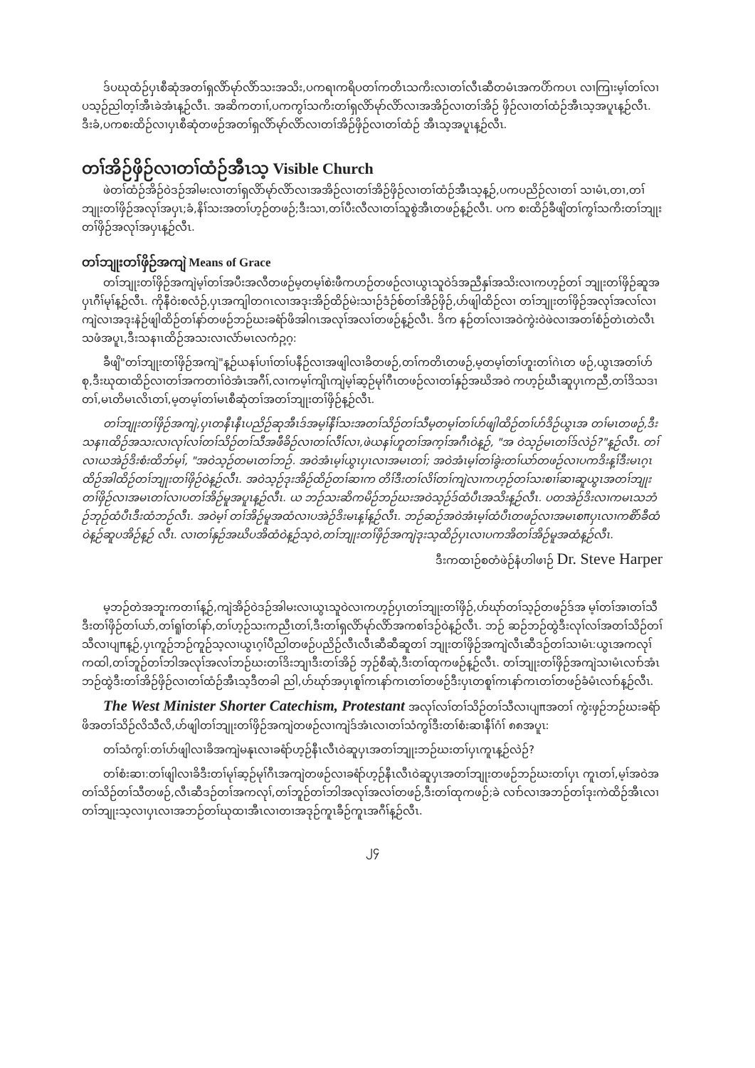ဒ်ပဃုထံဉ်ပှၤစီဆုံအတၢ်ရှလိာ်မုာ်လိာ်သးအသိး,ပကရၢကရိပတၢ်ကတိၤသကိးလၢတၢ်လီၤဆီတမံၤအကပိာ်ကပၤ လၢကြၢးမ့ၢ်တၢ်လၢပသ့ဉ်ညါတ့ၢ်အီၤခဲအံၤန့ဉ်လီၤ. အဆိကတၢၢ်,ပကကွၢ်သကိးတၢ်ရှလိာ်မုာ်လိာ်လၢအအိဉ်လၢတၢ်အိဉ် ဖှိဉ်လၢတၢ်ထံဉ်အီၤသ့အပူၤန့ဉ်လီၤ. ဒီးခံ,ပကစးထိဉ်လၢပှၤစီဆုံတဖဉ်အတၢ်ရှလိာ်မုာ်လိာ်လၢတၢ်အိဉ်ဖှိဉ်လၢတၢ်ထံဉ် အီၤသ့အပူၤန့ဉ်လီၤ.
တၢ်အိဉ်ဖှိဉ်လၢတၢ်ထံဉ်အီၤသ့ Visible Church
ဖဲတၢ်ထံဉ်အိဉ်ဝဲဒဉ်အါမးလၢတၢ်ရှလိာ်မုာ်လိာ်လၢအအိဉ်လၢတၢ်အိဉ်ဖှိဉ်လၢတၢ်ထံဉ်အီၤသ့န့ဉ်,ပကပညိဉ်လၢတၢ် သၢမံၤ,တၢ,တၢ်ဘျုးတၢ်ဖှိဉ်အလုၢ်အပှၤ;ခံ,နိၢ်သးအတၢ်ဟ့ဉ်တဖဉ်;ဒီးသၢ,တၢ်ပီးလီလၢတၢ်သူစွဲအီၤတဖဉ်န့ဉ်လီၤ. ပက စးထိဉ်ခီဖျိတၢ်ကွၢ်သကိးတၢ်ဘျုးတၢ်ဖှိဉ်အလုၢ်အပှၤန့ဉ်လီၤ.
တၢ်ဘျုးတၢ်ဖှိဉ်အကျဲ Means of Grace
တၢ်ဘျုးတၢ်ဖှိဉ်အကျဲမ့ၢ်တၢ်အပီးအလီတဖဉ်မ့တမ့ၢ်စဲးဖီကဟဉ်တဖဉ်လၢယွၤသူဝဲဒ်အညီနှၢ်အသိးလၢကဟ့ဉ်တၢ် ဘျုးတၢ်ဖှိဉ်ဆူအပှၤဂီၢ်မုၢ်န့ဉ်လီၤ. ကိုနီဝဲးစလံဉ်,ပှၤအကျါတဂၤလၢအဒုးအိဉ်ထိဉ်မဲးသၢဉ်ဒံဉ်စ်တၢ်အိဉ်ဖှိဉ်,ဟ်ဖျါထိဉ်လၢ တၢ်ဘျုးတၢ်ဖှိဉ်အလုၢ်အလၢ်လၢကျဲလၢအဒုးနဲဉ်ဖျါထိဉ်တၢ်နာ်တဖဉ်ဘဉ်ဃးခရံာ်ဖိအါဂၤအလုၢ်အလၢ်တဖဉ်န့ဉ်လီၤ. ဒိက နဉ်တၢ်လၢအဝဲကွဲးဝဲဖဲလၢအတၢ်စံဉ်တဲၤတဲလီၤသဖံအပူၤ,ဒီးသနၢၤထိဉ်အသးလၢလံာ်မၤလကံၣ့ဂ့:
ခီဖျိ"တၢ်ဘျုးတၢ်ဖှိဉ်အကျဲ"န့ဉ်ယနၢ်ပၢၢ်တၢ်ပနီဉ်လၢအဖျါလၢခိတဖဉ်,တၢ်ကတိၤတဖဉ်,မ့တမ့ၢ်တၢ်ဟူးတၢ်ဂဲၤတ ဖဉ်,ယွၤအတၢ်ဟ်စု,ဒီးဃုထၢထိဉ်လၢတၢ်အကတၢၢ်ဝဲအံၤအဂီၢ်,လၢကမ့ၢ်ကျိၤကျဲမ့ၢ်ဆ့ဉ်မုၢ်ဂီၤတဖဉ်လၢတၢ်နှဉ်အဃိအဝဲ ကဟ့ဉ်ဃီၤဆူပှၤကညီ,တၢ်ဒိသဒၢတၢ်,မၤတိမၤလိၤတၢ်,မ့တမ့ၢ်တၢ်မၤစီဆုံတၢ်အတၢ်ဘျုးတၢ်ဖှိဉ်န့ဉ်လီၤ.
တၢ်ဘျုးတၢ်ဖှိဉ်အကျဲ,ပှၤတနီၤနီၤပညိဉ်ဆုအီၤဒ်အမ့ၢ်နီၢ်သးအတၢ်သိဉ်တၢ်သီမ့တမ့ၢ်တၢ်ဟ်ဖျါထိဉ်တၢ်ဟ်ဒိဉ်ယွၤအ တၢ်မၤတဖဉ်,ဒီးသနၢၤထိဉ်အသးလၢလုၢ်လၢ်တၢ်သိဉ်တၢ်သီအဖီခိဉ်လၢတၢ်လီၢ်လၢ,ဖဲယနၢ်ဟူတၢ်အက့ၢ်အဂီၤဝဲန့ဉ်, "အ ဝဲသ့ဉ်မၤတၢ်ဒ်လဲဉ်?"န့ဉ်လီၤ. တၢ်လၢယအဲဉ်ဒိးစံးထိဘ်မ့ၢ်, "အဝဲသ့ဉ်တမၤတၢ်ဘဉ်. အဝဲအံၤမ့ၢ်ယွၤပှၤလၢအမၤတၢ်; အဝဲအံၤမ့ၢ်တၢ်ခွဲးတၢ်ယာ်တဖဉ်လၢပကဒိးန့ၢ်ဒီးမၤဂ့ၤထိဉ်အါထိဉ်တၢ်ဘျုးတၢ်ဖှိဉ်ဝဲန့ဉ်လီၤ. အဝဲသ့ဉ်ဒုးအိဉ်ထိဉ်တၢ်ဆၢက တိၢ်ဒီးတၢ်လိၢ်တၢ်ကျဲလၢကဟ့ဉ်တၢ်သးစၢၢ်ဆၢဆူယွၤအတၢ်ဘျုးတၢ်ဖှိဉ်လၢအမၤတၢ်လၢပတၢ်အိဉ်မူအပူၤန့ဉ်လီၤ. ယ ဘဉ်သးဆိကမိဉ်ဘဉ်ဃးအဝဲသ့ဉ်ဒ်ထံပီၤအသိးန့ဉ်လီၤ. ပတအဲဉ်ဒိးလၢကမၤသဘံဉ်ဘုဉ်ထံပီၤဒီးထံဘဉ်လီၤ. အဝဲမ့ၢ် တၢ်အိဉ်မူအထံလၢပအဲဉ်ဒိးမၤန့ၢ်န့ဉ်လီၤ. ဘဉ်ဆဉ်အဝဲအံၤမ့ၢ်ထံပီၤတဖဉ်လၢအမၤစπပှၤလၢကစိာ်ခီထံဝဲန့ဉ်ဆူပအိဉ်န့ဉ် လီၤ. လၢတၢ်နှဉ်အဃိပအိထံဝဲန့ဉ်သ့ဝဲ,တၢ်ဘျုးတၢ်ဖှိဉ်အကျဲဒုးသ့ထိဉ်ပှၤလၢပကအိတၢ်အိဉ်မူအထံန့ဉ်လီၤ.
ဒီးကထၢဉ်စတံဖဲဉ်နံဟါဖၢဉ် Dr. Steve Harper
မ့ဘဉ်တဲအဘူးကတၢၢ်န့ဉ်,ကျဲအိဉ်ဝဲဒဉ်အါမးလၢယွၤသူဝဲလၢကဟ့ဉ်ပှၤတၢ်ဘျုးတၢ်ဖှိဉ်,ဟ်ဃုာ်တၢ်သ့ဉ်တဖဉ်ဒ်အ မ့ၢ်တၢ်အၢတၢ်သီဒီးတၢ်ဖှိဉ်တၢ်ယာ်,တၢ်ရူၢ်တၢ်နာ်,တၢ်ဟ့ဉ်သးကညီၤတၢ်,ဒီးတၢ်ရှလိာ်မုာ်လိာ်အကစၢ်ဒဉ်ဝဲန့ဉ်လီၤ. ဘဉ် ဆဉ်ဘဉ်ထွဲဒီးလုၢ်လၢ်အတၢ်သိဉ်တၢ်သီလၢပျπန့ဉ်,ပှၤကူဉ်ဘဉ်ကူဉ်သ့လၢယွၤဂ့ၢ်ပီညါတဖဉ်ပညိဉ်လီၤလီၤဆီဆီဆူတၢ် ဘျုးတၢ်ဖှိဉ်အကျဲလီၤဆီဒဉ်တၢ်သၢမံၤ:ယွၤအကလုၢ်ကထါ,တၢ်ဘူဉ်တၢ်ဘါအလုၢ်အလၢ်ဘဉ်ဃးတၢ်ဒိးဘျၢဒီးတၢ်အိဉ် ဘှဉ်စီဆုံ,ဒီးတၢ်ထုကဖဉ်န့ဉ်လီၤ. တၢ်ဘျုးတၢ်ဖှိဉ်အကျဲသၢမံၤလၢာ်အံၤဘဉ်ထွဲဒီးတၢ်အိဉ်ဖှိဉ်လၢတၢ်ထံဉ်အီၤသ့ဒီတခါ ညါ,ဟ်ဃုာ်အပှၤစူၢ်ကၤနာ်ကၤတၢ်တဖဉ်ဒီးပှၤတစူၢ်ကၤနာ်ကၤတၢ်တဖဉ်ခံမံၤလၢာ်န့ဉ်လီၤ.
The West Minister Shorter Catechism, Protestant အလုၢ်လၢ်တၢ်သိဉ်တၢ်သီလၢပျπအတၢ် ကွဲးဖှဉ်ဘဉ်ဃးခရံာ်ဖိအတၢ်သိဉ်လိသီလိ,ဟ်ဖျါတၢ်ဘျုးတၢ်ဖှိဉ်အကျဲတဖဉ်လၢကျဲဒ်အံၤလၢတၢ်သံကွၢ်ဒီးတၢ်စံးဆၢနီၢ်ဂံၢ် ၈၈အပူၤ:
တၢ်သံကွၢ်:တၢ်ဟ်ဖျါလၢခိအကျဲမနုၤလၢခရံာ်ဟ့ဉ်နီၤလီၤဝဲဆူပှၤအတၢ်ဘျုးဘဉ်ဃးတၢ်ပှၤကူၤန့ဉ်လဲဉ်?
တၢ်စံးဆၢ:တၢ်ဖျါလၢခိဒီးတၢ်မုၢ်ဆ့ဉ်မုၢ်ဂီၤအကျဲတဖဉ်လၢခရံာ်ဟ့ဉ်နီၤလီၤဝဲဆူပှၤအတၢ်ဘျုးတဖဉ်ဘဉ်ဃးတၢ်ပှၤ ကူၤတၢ်,မ့ၢ်အဝဲအတၢ်သိဉ်တၢ်သီတဖဉ်,လီၤဆီဒဉ်တၢ်အကလုၢ်,တၢ်ဘူဉ်တၢ်ဘါအလုၢ်အလၢ်တဖဉ်,ဒီးတၢ်ထုကဖဉ်;ခဲ လၢာ်လၢအဘဉ်တၢ်ဒုးကဲထိဉ်အီၤလၢတၢ်ဘျုးသ့လၢပှၤလၢအဘဉ်တၢ်ဃုထၢအီၤလၢတၢအဒုဉ်ကူၤခီဉ်ကူၤအဂီၢ်န့ဉ်လီၤ.
၂၄